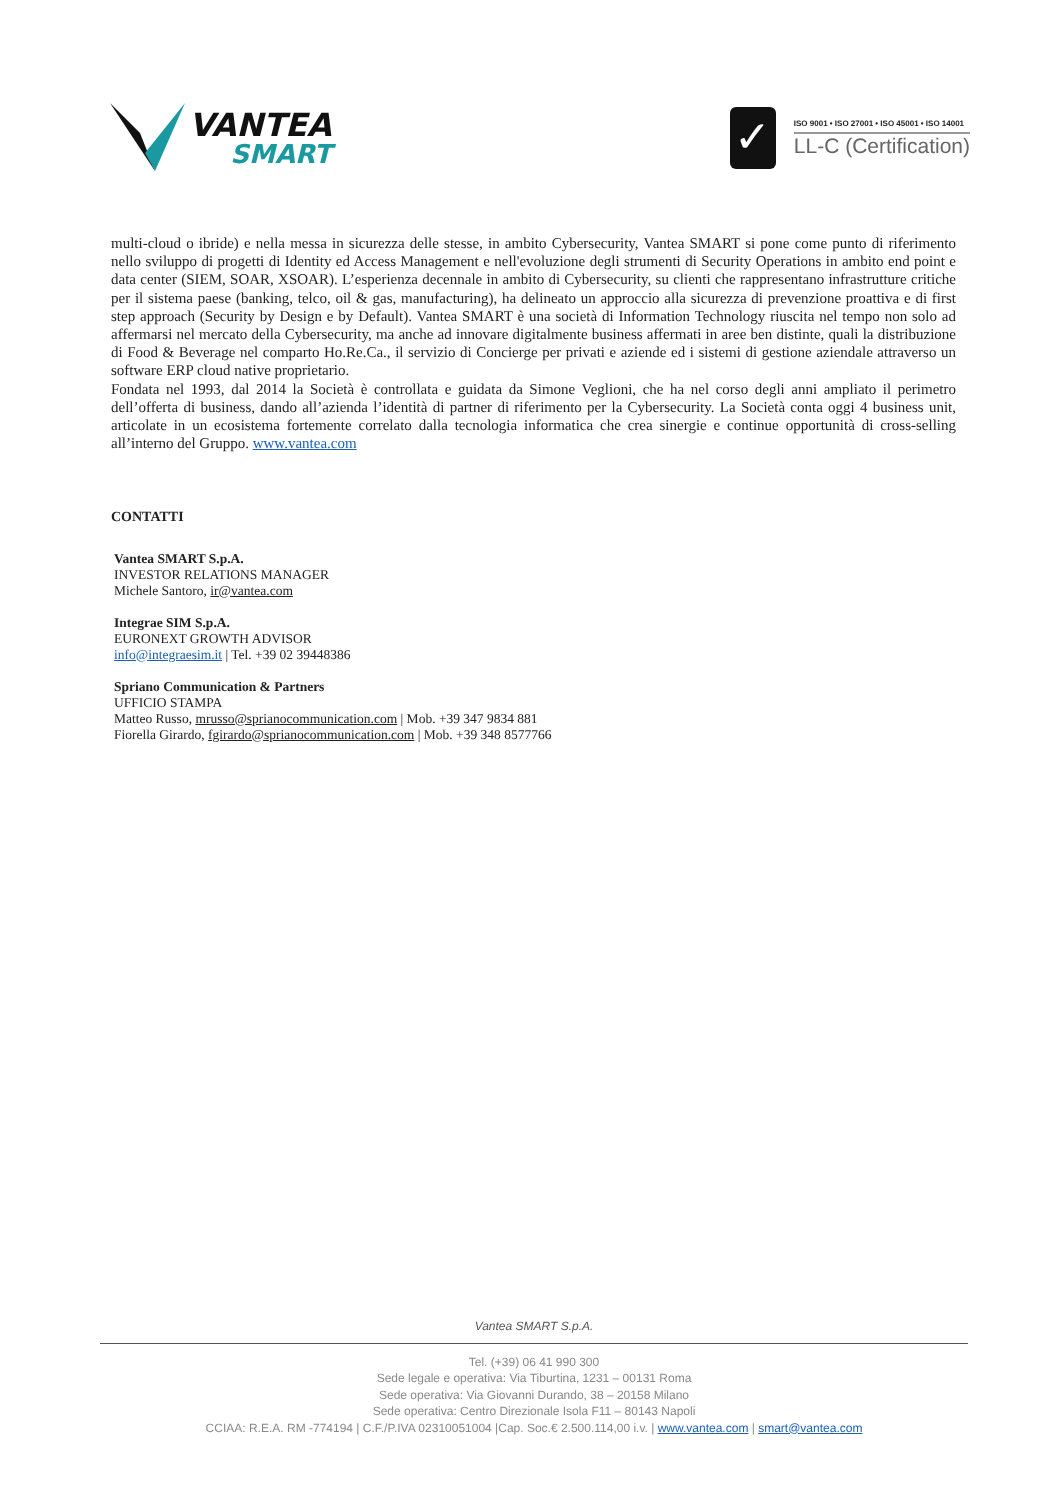VANTEA
SMART
✓
ISO 9001 • ISO 27001 • ISO 45001 • ISO 14001
LL-C (Certification)
multi-cloud o ibride) e nella messa in sicurezza delle stesse, in ambito Cybersecurity, Vantea SMART si pone come punto di riferimento nello sviluppo di progetti di Identity ed Access Management e nell'evoluzione degli strumenti di Security Operations in ambito end point e data center (SIEM, SOAR, XSOAR). L’esperienza decennale in ambito di Cybersecurity, su clienti che rappresentano infrastrutture critiche per il sistema paese (banking, telco, oil & gas, manufacturing), ha delineato un approccio alla sicurezza di prevenzione proattiva e di first step approach (Security by Design e by Default). Vantea SMART è una società di Information Technology riuscita nel tempo non solo ad affermarsi nel mercato della Cybersecurity, ma anche ad innovare digitalmente business affermati in aree ben distinte, quali la distribuzione di Food & Beverage nel comparto Ho.Re.Ca., il servizio di Concierge per privati e aziende ed i sistemi di gestione aziendale attraverso un software ERP cloud native proprietario.
Fondata nel 1993, dal 2014 la Società è controllata e guidata da Simone Veglioni, che ha nel corso degli anni ampliato il perimetro dell’offerta di business, dando all’azienda l’identità di partner di riferimento per la Cybersecurity. La Società conta oggi 4 business unit, articolate in un ecosistema fortemente correlato dalla tecnologia informatica che crea sinergie e continue opportunità di cross-selling all’interno del Gruppo. www.vantea.com
CONTATTI
Vantea SMART S.p.A.
INVESTOR RELATIONS MANAGER
Michele Santoro, ir@vantea.com
Integrae SIM S.p.A.
EURONEXT GROWTH ADVISOR
info@integraesim.it | Tel. +39 02 39448386
Spriano Communication & Partners
UFFICIO STAMPA
Matteo Russo, mrusso@sprianocommunication.com | Mob. +39 347 9834 881
Fiorella Girardo, fgirardo@sprianocommunication.com | Mob. +39 348 8577766
Vantea SMART S.p.A.
Tel. (+39) 06 41 990 300
Sede legale e operativa: Via Tiburtina, 1231 – 00131 Roma
Sede operativa: Via Giovanni Durando, 38 – 20158 Milano
Sede operativa: Centro Direzionale Isola F11 – 80143 Napoli
CCIAA: R.E.A. RM -774194 | C.F./P.IVA 02310051004 |Cap. Soc.€ 2.500.114,00 i.v. | www.vantea.com | smart@vantea.com